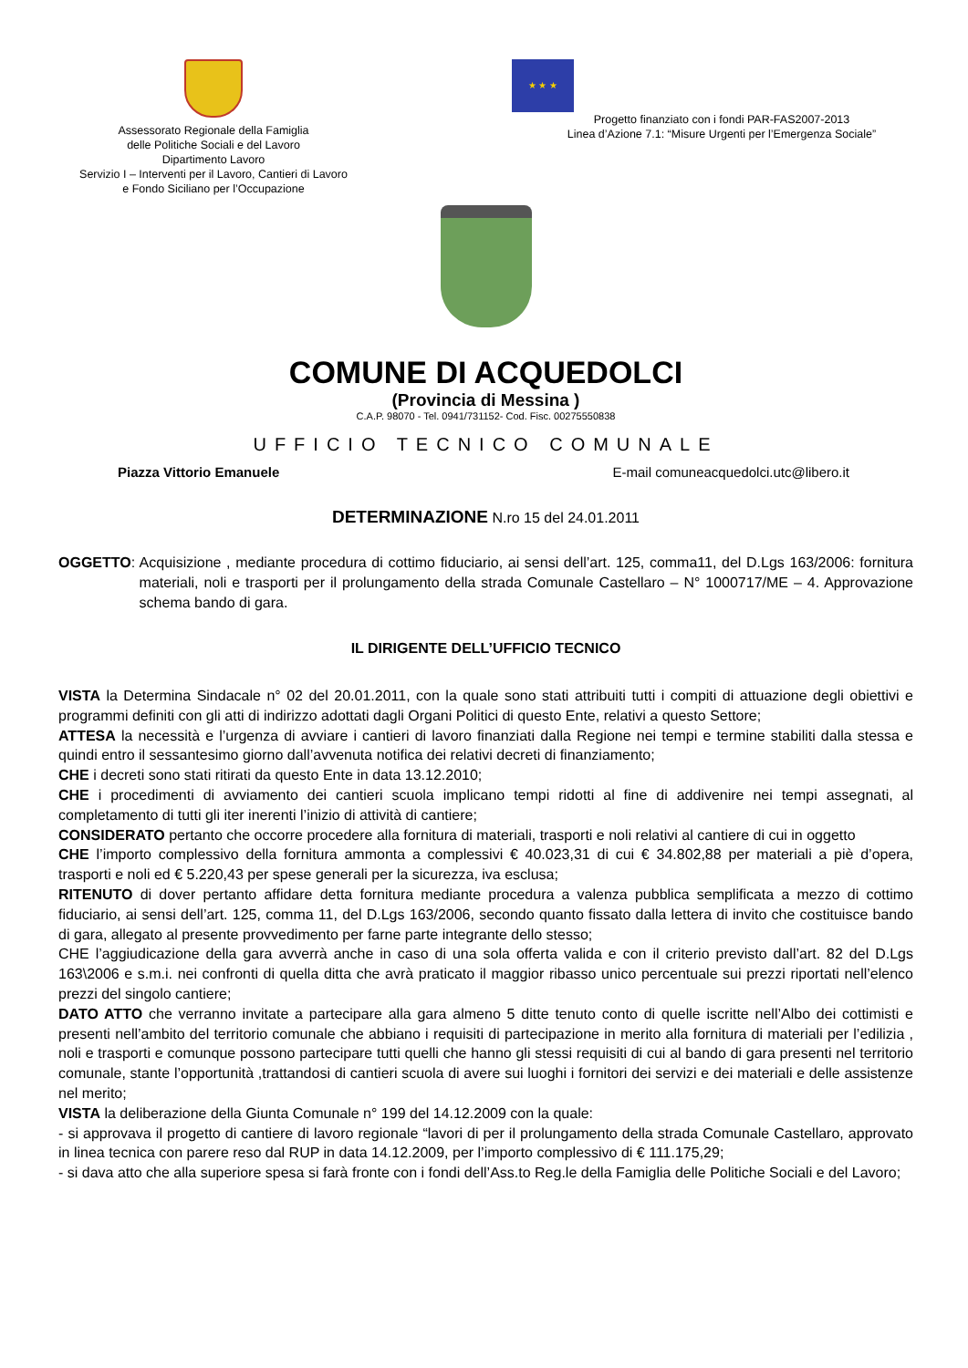Assessorato Regionale della Famiglia
delle Politiche Sociali e del Lavoro
Dipartimento Lavoro
Servizio I – Interventi per il Lavoro, Cantieri di Lavoro
e Fondo Siciliano per l’Occupazione
★ ★ ★
Progetto finanziato con i fondi PAR-FAS2007-2013
Linea d’Azione 7.1: “Misure Urgenti per l’Emergenza Sociale”
COMUNE DI ACQUEDOLCI
(Provincia di Messina )
C.A.P. 98070 - Tel. 0941/731152- Cod. Fisc. 00275550838
UFFICIO TECNICO COMUNALE
Piazza Vittorio Emanuele E-mail comuneacquedolci.utc@libero.it
DETERMINAZIONE N.ro 15 del 24.01.2011
OGGETTO: Acquisizione , mediante procedura di cottimo fiduciario, ai sensi dell’art. 125, comma11, del D.Lgs 163/2006: fornitura materiali, noli e trasporti per il prolungamento della strada Comunale Castellaro – N° 1000717/ME – 4. Approvazione schema bando di gara.
IL DIRIGENTE DELL’UFFICIO TECNICO
VISTA la Determina Sindacale n° 02 del 20.01.2011, con la quale sono stati attribuiti tutti i compiti di attuazione degli obiettivi e programmi definiti con gli atti di indirizzo adottati dagli Organi Politici di questo Ente, relativi a questo Settore;
ATTESA la necessità e l’urgenza di avviare i cantieri di lavoro finanziati dalla Regione nei tempi e termine stabiliti dalla stessa e quindi entro il sessantesimo giorno dall’avvenuta notifica dei relativi decreti di finanziamento;
CHE i decreti sono stati ritirati da questo Ente in data 13.12.2010;
CHE i procedimenti di avviamento dei cantieri scuola implicano tempi ridotti al fine di addivenire nei tempi assegnati, al completamento di tutti gli iter inerenti l’inizio di attività di cantiere;
CONSIDERATO pertanto che occorre procedere alla fornitura di materiali, trasporti e noli relativi al cantiere di cui in oggetto
CHE l’importo complessivo della fornitura ammonta a complessivi € 40.023,31 di cui € 34.802,88 per materiali a piè d’opera, trasporti e noli ed € 5.220,43 per spese generali per la sicurezza, iva esclusa;
RITENUTO di dover pertanto affidare detta fornitura mediante procedura a valenza pubblica semplificata a mezzo di cottimo fiduciario, ai sensi dell’art. 125, comma 11, del D.Lgs 163/2006, secondo quanto fissato dalla lettera di invito che costituisce bando di gara, allegato al presente provvedimento per farne parte integrante dello stesso;
CHE l’aggiudicazione della gara avverrà anche in caso di una sola offerta valida e con il criterio previsto dall’art. 82 del D.Lgs 163\2006 e s.m.i. nei confronti di quella ditta che avrà praticato il maggior ribasso unico percentuale sui prezzi riportati nell’elenco prezzi del singolo cantiere;
DATO ATTO che verranno invitate a partecipare alla gara almeno 5 ditte tenuto conto di quelle iscritte nell’Albo dei cottimisti e presenti nell’ambito del territorio comunale che abbiano i requisiti di partecipazione in merito alla fornitura di materiali per l’edilizia , noli e trasporti e comunque possono partecipare tutti quelli che hanno gli stessi requisiti di cui al bando di gara presenti nel territorio comunale, stante l’opportunità ,trattandosi di cantieri scuola di avere sui luoghi i fornitori dei servizi e dei materiali e delle assistenze nel merito;
VISTA la deliberazione della Giunta Comunale n° 199 del 14.12.2009 con la quale:
- si approvava il progetto di cantiere di lavoro regionale “lavori di per il prolungamento della strada Comunale Castellaro, approvato in linea tecnica con parere reso dal RUP in data 14.12.2009, per l’importo complessivo di € 111.175,29;
- si dava atto che alla superiore spesa si farà fronte con i fondi dell’Ass.to Reg.le della Famiglia delle Politiche Sociali e del Lavoro;